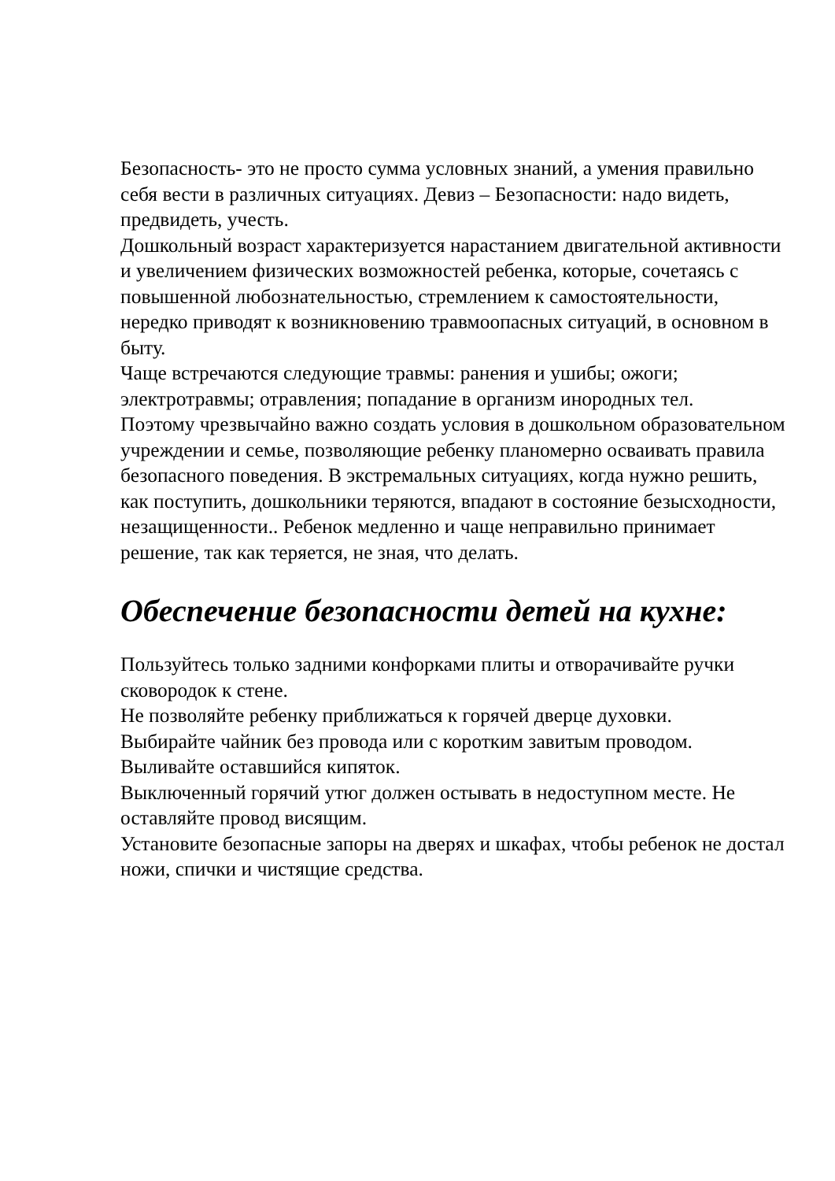Безопасность- это не просто сумма условных знаний, а умения правильно себя вести в различных ситуациях. Девиз – Безопасности: надо видеть, предвидеть, учесть.
Дошкольный возраст характеризуется нарастанием двигательной активности и увеличением физических возможностей ребенка, которые, сочетаясь с повышенной любознательностью, стремлением к самостоятельности, нередко приводят к возникновению травмоопасных ситуаций, в основном в быту.
Чаще встречаются следующие травмы: ранения и ушибы; ожоги; электротравмы; отравления; попадание в организм инородных тел.
Поэтому чрезвычайно важно создать условия в дошкольном образовательном учреждении и семье, позволяющие ребенку планомерно осваивать правила безопасного поведения. В экстремальных ситуациях, когда нужно решить, как поступить, дошкольники теряются, впадают в состояние безысходности, незащищенности.. Ребенок медленно и чаще неправильно принимает решение, так как теряется, не зная, что делать.
Обеспечение безопасности детей на кухне:
Пользуйтесь только задними конфорками плиты и отворачивайте ручки сковородок к стене.
Не позволяйте ребенку приближаться к горячей дверце духовки.
Выбирайте чайник без провода или с коротким завитым проводом. Выливайте оставшийся кипяток.
Выключенный горячий утюг должен остывать в недоступном месте. Не оставляйте провод висящим.
Установите безопасные запоры на дверях и шкафах, чтобы ребенок не достал ножи, спички и чистящие средства.